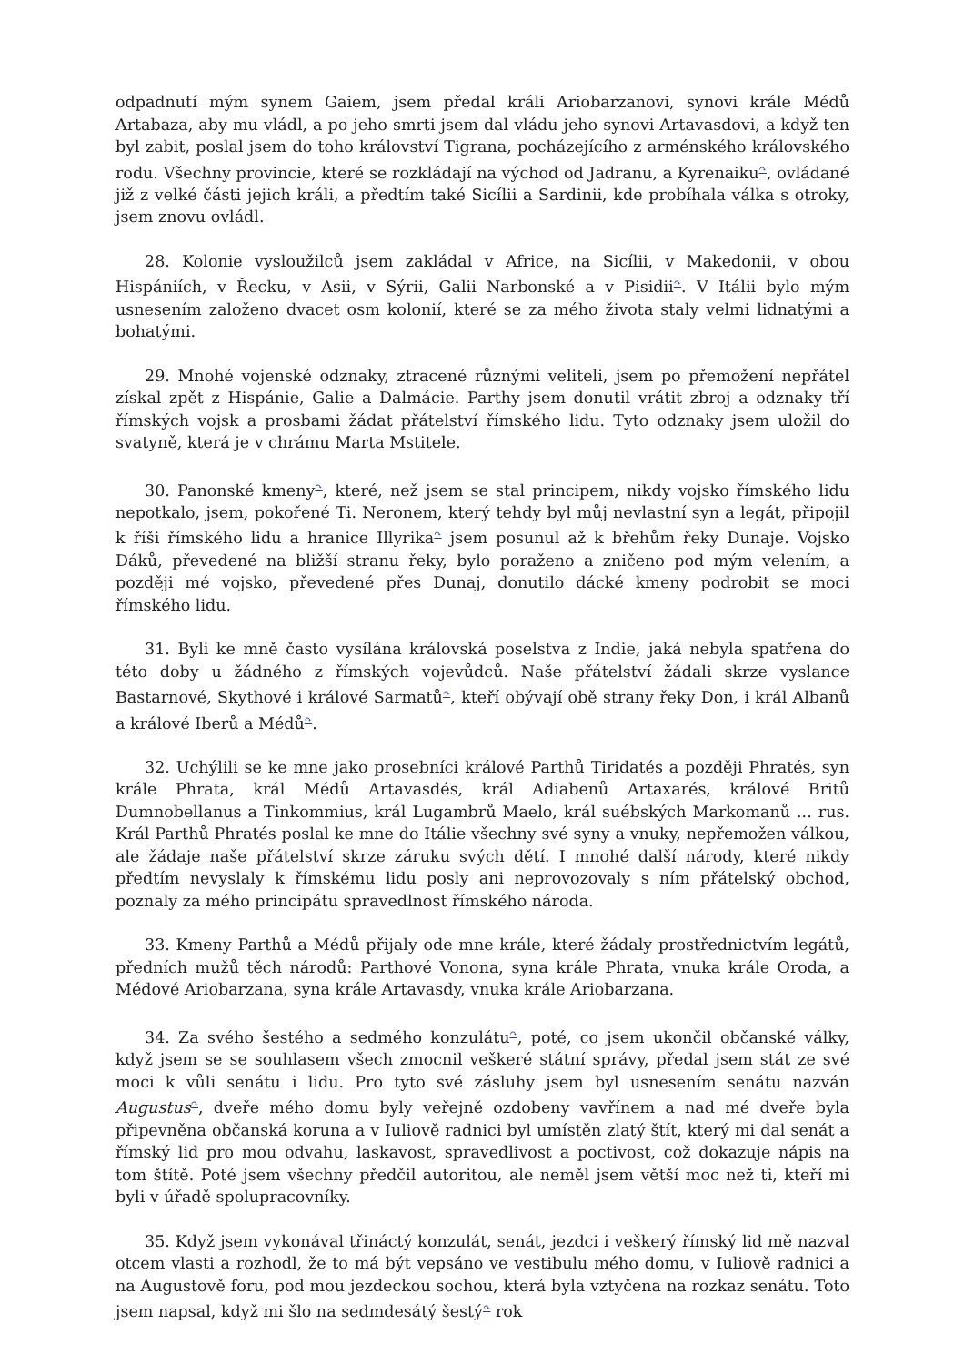odpadnutí mým synem Gaiem, jsem předal králi Ariobarzanovi, synovi krále Médů Artabaza, aby mu vládl, a po jeho smrti jsem dal vládu jeho synovi Artavasdovi, a když ten byl zabit, poslal jsem do toho království Tigrana, pocházejícího z arménského královského rodu. Všechny provincie, které se rozkládají na východ od Jadranu, a Kyrenaiku<sup>↷</sup>, ovládané již z velké části jejich králi, a předtím také Sicílii a Sardinii, kde probíhala válka s otroky, jsem znovu ovládl.
28. Kolonie vysloužilců jsem zakládal v Africe, na Sicílii, v Makedonii, v obou Hispániích, v Řecku, v Asii, v Sýrii, Galii Narbonské a v Pisidii<sup>↷</sup>. V Itálii bylo mým usnesením založeno dvacet osm kolonií, které se za mého života staly velmi lidnatými a bohatými.
29. Mnohé vojenské odznaky, ztracené různými veliteli, jsem po přemožení nepřátel získal zpět z Hispánie, Galie a Dalmácie. Parthy jsem donutil vrátit zbroj a odznaky tří římských vojsk a prosbami žádat přátelství římského lidu. Tyto odznaky jsem uložil do svatyně, která je v chrámu Marta Mstitele.
30. Panonské kmeny<sup>↷</sup>, které, než jsem se stal principem, nikdy vojsko římského lidu nepotkalo, jsem, pokořené Ti. Neronem, který tehdy byl můj nevlastní syn a legát, připojil k říši římského lidu a hranice Illyrika<sup>↷</sup> jsem posunul až k břehům řeky Dunaje. Vojsko Dáků, převedené na bližší stranu řeky, bylo poraženo a zničeno pod mým velením, a později mé vojsko, převedené přes Dunaj, donutilo dácké kmeny podrobit se moci římského lidu.
31. Byli ke mně často vysílána královská poselstva z Indie, jaká nebyla spatřena do této doby u žádného z římských vojevůdců. Naše přátelství žádali skrze vyslance Bastarnové, Skythové i králové Sarmatů<sup>↷</sup>, kteří obývají obě strany řeky Don, i král Albanů a králové Iberů a Médů<sup>↷</sup>.
32. Uchýlili se ke mne jako prosebníci králové Parthů Tiridatés a později Phratés, syn krále Phrata, král Médů Artavasdés, král Adiabenů Artaxarés, králové Britů Dumnobellanus a Tinkommius, král Lugambrů Maelo, král suébských Markomanů ... rus. Král Parthů Phratés poslal ke mne do Itálie všechny své syny a vnuky, nepřemožen válkou, ale žádaje naše přátelství skrze záruku svých dětí. I mnohé další národy, které nikdy předtím nevyslaly k římskému lidu posly ani neprovozovaly s ním přátelský obchod, poznaly za mého principátu spravedlnost římského národa.
33. Kmeny Parthů a Médů přijaly ode mne krále, které žádaly prostřednictvím legátů, předních mužů těch národů: Parthové Vonona, syna krále Phrata, vnuka krále Oroda, a Médové Ariobarzana, syna krále Artavasdy, vnuka krále Ariobarzana.
34. Za svého šestého a sedmého konzulátu<sup>↷</sup>, poté, co jsem ukončil občanské války, když jsem se se souhlasem všech zmocnil veškeré státní správy, předal jsem stát ze své moci k vůli senátu i lidu. Pro tyto své zásluhy jsem byl usnesením senátu nazván Augustus<sup>↷</sup>, dveře mého domu byly veřejně ozdobeny vavřínem a nad mé dveře byla připevněna občanská koruna a v Iuliově radnici byl umístěn zlatý štít, který mi dal senát a římský lid pro mou odvahu, laskavost, spravedlivost a poctivost, což dokazuje nápis na tom štítě. Poté jsem všechny předčil autoritou, ale neměl jsem větší moc než ti, kteří mi byli v úřadě spolupracovníky.
35. Když jsem vykonával třináctý konzulát, senát, jezdci i veškerý římský lid mě nazval otcem vlasti a rozhodl, že to má být vepsáno ve vestibulu mého domu, v Iuliově radnici a na Augustově foru, pod mou jezdeckou sochou, která byla vztyčena na rozkaz senátu. Toto jsem napsal, když mi šlo na sedmdesátý šestý<sup>↷</sup> rok